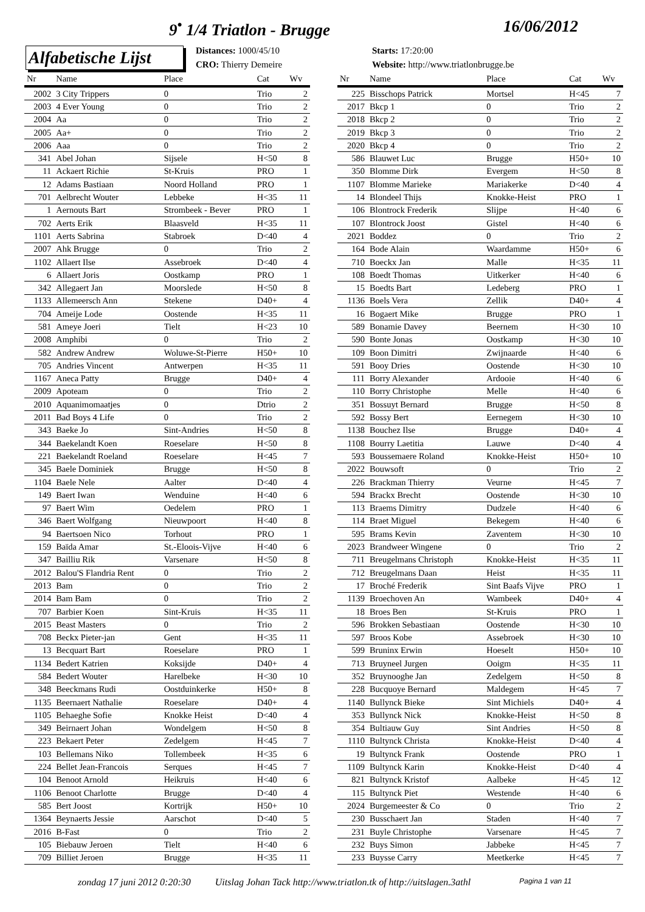9<sup>•</sup> 1/4 Triatlon - Brugge 16/06/2012
Alfabetische Lijst
Distances: 1000/45/10
Starts: 17:20:00
CRO: Thierry Demeire
Website: http://www.triatlonbrugge.be
| Nr | Name | Place | Cat | Wv |
| --- | --- | --- | --- | --- |
| 2002 | 3 City Trippers | 0 | Trio | 2 |
| 2003 | 4 Ever Young | 0 | Trio | 2 |
| 2004 | Aa | 0 | Trio | 2 |
| 2005 | Aa+ | 0 | Trio | 2 |
| 2006 | Aaa | 0 | Trio | 2 |
| 341 | Abel Johan | Sijsele | H<50 | 8 |
| 11 | Ackaert Richie | St-Kruis | PRO | 1 |
| 12 | Adams Bastiaan | Noord Holland | PRO | 1 |
| 701 | Aelbrecht Wouter | Lebbeke | H<35 | 11 |
| 1 | Aernouts Bart | Strombeek - Bever | PRO | 1 |
| 702 | Aerts Erik | Blaasveld | H<35 | 11 |
| 1101 | Aerts Sabrina | Stabroek | D<40 | 4 |
| 2007 | Ahk Brugge | 0 | Trio | 2 |
| 1102 | Allaert Ilse | Assebroek | D<40 | 4 |
| 6 | Allaert Joris | Oostkamp | PRO | 1 |
| 342 | Allegaert Jan | Moorslede | H<50 | 8 |
| 1133 | Allemeersch Ann | Stekene | D40+ | 4 |
| 704 | Ameije Lode | Oostende | H<35 | 11 |
| 581 | Ameye Joeri | Tielt | H<23 | 10 |
| 2008 | Amphibi | 0 | Trio | 2 |
| 582 | Andrew Andrew | Woluwe-St-Pierre | H50+ | 10 |
| 705 | Andries Vincent | Antwerpen | H<35 | 11 |
| 1167 | Aneca Patty | Brugge | D40+ | 4 |
| 2009 | Apoteam | 0 | Trio | 2 |
| 2010 | Aquanimomaatjes | 0 | Dtrio | 2 |
| 2011 | Bad Boys 4 Life | 0 | Trio | 2 |
| 343 | Baeke Jo | Sint-Andries | H<50 | 8 |
| 344 | Baekelandt Koen | Roeselare | H<50 | 8 |
| 221 | Baekelandt Roeland | Roeselare | H<45 | 7 |
| 345 | Baele Dominiek | Brugge | H<50 | 8 |
| 1104 | Baele Nele | Aalter | D<40 | 4 |
| 149 | Baert Iwan | Wenduine | H<40 | 6 |
| 97 | Baert Wim | Oedelem | PRO | 1 |
| 346 | Baert Wolfgang | Nieuwpoort | H<40 | 8 |
| 94 | Baertsoen Nico | Torhout | PRO | 1 |
| 159 | Baïda Amar | St.-Eloois-Vijve | H<40 | 6 |
| 347 | Bailliu Rik | Varsenare | H<50 | 8 |
| 2012 | Balou'S Flandria Rent | 0 | Trio | 2 |
| 2013 | Bam | 0 | Trio | 2 |
| 2014 | Bam Bam | 0 | Trio | 2 |
| 707 | Barbier Koen | Sint-Kruis | H<35 | 11 |
| 2015 | Beast Masters | 0 | Trio | 2 |
| 708 | Beckx Pieter-jan | Gent | H<35 | 11 |
| 13 | Becquart Bart | Roeselare | PRO | 1 |
| 1134 | Bedert Katrien | Koksijde | D40+ | 4 |
| 584 | Bedert Wouter | Harelbeke | H<30 | 10 |
| 348 | Beeckmans Rudi | Oostduinkerke | H50+ | 8 |
| 1135 | Beernaert Nathalie | Roeselare | D40+ | 4 |
| 1105 | Behaeghe Sofie | Knokke Heist | D<40 | 4 |
| 349 | Beirnaert Johan | Wondelgem | H<50 | 8 |
| 223 | Bekaert Peter | Zedelgem | H<45 | 7 |
| 103 | Bellemans Niko | Tollembeek | H<35 | 6 |
| 224 | Bellet Jean-Francois | Serques | H<45 | 7 |
| 104 | Benoot Arnold | Heikruis | H<40 | 6 |
| 1106 | Benoot Charlotte | Brugge | D<40 | 4 |
| 585 | Bert Joost | Kortrijk | H50+ | 10 |
| 1364 | Beynaerts Jessie | Aarschot | D<40 | 5 |
| 2016 | B-Fast | 0 | Trio | 2 |
| 105 | Biebauw Jeroen | Tielt | H<40 | 6 |
| 709 | Billiet Jeroen | Brugge | H<35 | 11 |
| Nr | Name | Place | Cat | Wv |
| --- | --- | --- | --- | --- |
| 225 | Bisschops Patrick | Mortsel | H<45 | 7 |
| 2017 | Bkcp 1 | 0 | Trio | 2 |
| 2018 | Bkcp 2 | 0 | Trio | 2 |
| 2019 | Bkcp 3 | 0 | Trio | 2 |
| 2020 | Bkcp 4 | 0 | Trio | 2 |
| 586 | Blauwet Luc | Brugge | H50+ | 10 |
| 350 | Blomme Dirk | Evergem | H<50 | 8 |
| 1107 | Blomme Marieke | Mariakerke | D<40 | 4 |
| 14 | Blondeel Thijs | Knokke-Heist | PRO | 1 |
| 106 | Blontrock Frederik | Slijpe | H<40 | 6 |
| 107 | Blontrock Joost | Gistel | H<40 | 6 |
| 2021 | Boddez | 0 | Trio | 2 |
| 164 | Bode Alain | Waardamme | H50+ | 6 |
| 710 | Boeckx Jan | Malle | H<35 | 11 |
| 108 | Boedt Thomas | Uitkerker | H<40 | 6 |
| 15 | Boedts Bart | Ledeberg | PRO | 1 |
| 1136 | Boels Vera | Zellik | D40+ | 4 |
| 16 | Bogaert Mike | Brugge | PRO | 1 |
| 589 | Bonamie Davey | Beernem | H<30 | 10 |
| 590 | Bonte Jonas | Oostkamp | H<30 | 10 |
| 109 | Boon Dimitri | Zwijnaarde | H<40 | 6 |
| 591 | Booy Dries | Oostende | H<30 | 10 |
| 111 | Borry Alexander | Ardooie | H<40 | 6 |
| 110 | Borry Christophe | Melle | H<40 | 6 |
| 351 | Bossuyt Bernard | Brugge | H<50 | 8 |
| 592 | Bossy Bert | Eernegem | H<30 | 10 |
| 1138 | Bouchez Ilse | Brugge | D40+ | 4 |
| 1108 | Bourry Laetitia | Lauwe | D<40 | 4 |
| 593 | Boussemaere Roland | Knokke-Heist | H50+ | 10 |
| 2022 | Bouwsoft | 0 | Trio | 2 |
| 226 | Brackman Thierry | Veurne | H<45 | 7 |
| 594 | Brackx Brecht | Oostende | H<30 | 10 |
| 113 | Braems Dimitry | Dudzele | H<40 | 6 |
| 114 | Braet Miguel | Bekegem | H<40 | 6 |
| 595 | Brams Kevin | Zaventem | H<30 | 10 |
| 2023 | Brandweer Wingene | 0 | Trio | 2 |
| 711 | Breugelmans Christoph | Knokke-Heist | H<35 | 11 |
| 712 | Breugelmans Daan | Heist | H<35 | 11 |
| 17 | Broché Frederik | Sint Baafs Vijve | PRO | 1 |
| 1139 | Broechoven An | Wambeek | D40+ | 4 |
| 18 | Broes Ben | St-Kruis | PRO | 1 |
| 596 | Brokken Sebastiaan | Oostende | H<30 | 10 |
| 597 | Broos Kobe | Assebroek | H<30 | 10 |
| 599 | Bruninx Erwin | Hoeselt | H50+ | 10 |
| 713 | Bruyneel Jurgen | Ooigm | H<35 | 11 |
| 352 | Bruynooghe Jan | Zedelgem | H<50 | 8 |
| 228 | Bucquoye Bernard | Maldegem | H<45 | 7 |
| 1140 | Bullynck Bieke | Sint Michiels | D40+ | 4 |
| 353 | Bullynck Nick | Knokke-Heist | H<50 | 8 |
| 354 | Bultiauw Guy | Sint Andries | H<50 | 8 |
| 1110 | Bultynck Christa | Knokke-Heist | D<40 | 4 |
| 19 | Bultynck Frank | Oostende | PRO | 1 |
| 1109 | Bultynck Karin | Knokke-Heist | D<40 | 4 |
| 821 | Bultynck Kristof | Aalbeke | H<45 | 12 |
| 115 | Bultynck Piet | Westende | H<40 | 6 |
| 2024 | Burgemeester & Co | 0 | Trio | 2 |
| 230 | Busschaert Jan | Staden | H<40 | 7 |
| 231 | Buyle Christophe | Varsenare | H<45 | 7 |
| 232 | Buys Simon | Jabbeke | H<45 | 7 |
| 233 | Buysse Carry | Meetkerke | H<45 | 7 |
zondag 17 juni 2012 0:20:30 Uitslag Johan Tack http://www.triatlon.tk of http://uitslagen.3athl Pagina 1 van 11